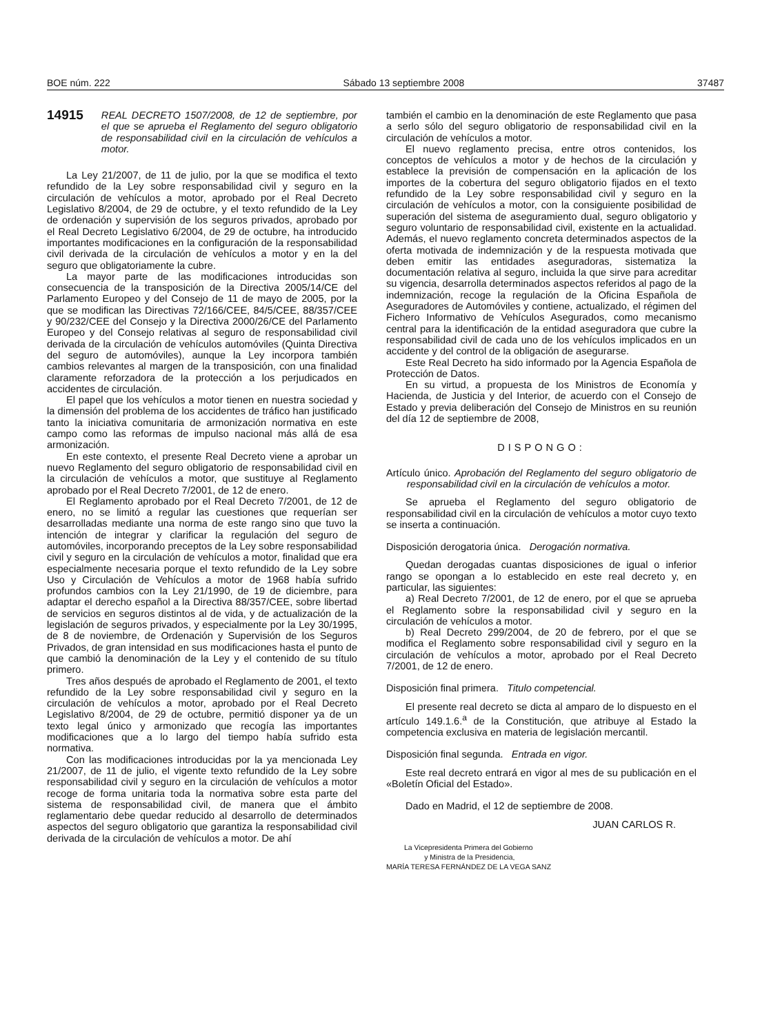BOE núm. 222 Sábado 13 septiembre 2008 37487
14915 REAL DECRETO 1507/2008, de 12 de septiembre, por el que se aprueba el Reglamento del seguro obligatorio de responsabilidad civil en la circulación de vehículos a motor.
La Ley 21/2007, de 11 de julio, por la que se modifica el texto refundido de la Ley sobre responsabilidad civil y seguro en la circulación de vehículos a motor, aprobado por el Real Decreto Legislativo 8/2004, de 29 de octubre, y el texto refundido de la Ley de ordenación y supervisión de los seguros privados, aprobado por el Real Decreto Legislativo 6/2004, de 29 de octubre, ha introducido importantes modificaciones en la configuración de la responsabilidad civil derivada de la circulación de vehículos a motor y en la del seguro que obligatoriamente la cubre.
La mayor parte de las modificaciones introducidas son consecuencia de la transposición de la Directiva 2005/14/CE del Parlamento Europeo y del Consejo de 11 de mayo de 2005, por la que se modifican las Directivas 72/166/CEE, 84/5/CEE, 88/357/CEE y 90/232/CEE del Consejo y la Directiva 2000/26/CE del Parlamento Europeo y del Consejo relativas al seguro de responsabilidad civil derivada de la circulación de vehículos automóviles (Quinta Directiva del seguro de automóviles), aunque la Ley incorpora también cambios relevantes al margen de la transposición, con una finalidad claramente reforzadora de la protección a los perjudicados en accidentes de circulación.
El papel que los vehículos a motor tienen en nuestra sociedad y la dimensión del problema de los accidentes de tráfico han justificado tanto la iniciativa comunitaria de armonización normativa en este campo como las reformas de impulso nacional más allá de esa armonización.
En este contexto, el presente Real Decreto viene a aprobar un nuevo Reglamento del seguro obligatorio de responsabilidad civil en la circulación de vehículos a motor, que sustituye al Reglamento aprobado por el Real Decreto 7/2001, de 12 de enero.
El Reglamento aprobado por el Real Decreto 7/2001, de 12 de enero, no se limitó a regular las cuestiones que requerían ser desarrolladas mediante una norma de este rango sino que tuvo la intención de integrar y clarificar la regulación del seguro de automóviles, incorporando preceptos de la Ley sobre responsabilidad civil y seguro en la circulación de vehículos a motor, finalidad que era especialmente necesaria porque el texto refundido de la Ley sobre Uso y Circulación de Vehículos a motor de 1968 había sufrido profundos cambios con la Ley 21/1990, de 19 de diciembre, para adaptar el derecho español a la Directiva 88/357/CEE, sobre libertad de servicios en seguros distintos al de vida, y de actualización de la legislación de seguros privados, y especialmente por la Ley 30/1995, de 8 de noviembre, de Ordenación y Supervisión de los Seguros Privados, de gran intensidad en sus modificaciones hasta el punto de que cambió la denominación de la Ley y el contenido de su título primero.
Tres años después de aprobado el Reglamento de 2001, el texto refundido de la Ley sobre responsabilidad civil y seguro en la circulación de vehículos a motor, aprobado por el Real Decreto Legislativo 8/2004, de 29 de octubre, permitió disponer ya de un texto legal único y armonizado que recogía las importantes modificaciones que a lo largo del tiempo había sufrido esta normativa.
Con las modificaciones introducidas por la ya mencionada Ley 21/2007, de 11 de julio, el vigente texto refundido de la Ley sobre responsabilidad civil y seguro en la circulación de vehículos a motor recoge de forma unitaria toda la normativa sobre esta parte del sistema de responsabilidad civil, de manera que el ámbito reglamentario debe quedar reducido al desarrollo de determinados aspectos del seguro obligatorio que garantiza la responsabilidad civil derivada de la circulación de vehículos a motor. De ahí
también el cambio en la denominación de este Reglamento que pasa a serlo sólo del seguro obligatorio de responsabilidad civil en la circulación de vehículos a motor.
El nuevo reglamento precisa, entre otros contenidos, los conceptos de vehículos a motor y de hechos de la circulación y establece la previsión de compensación en la aplicación de los importes de la cobertura del seguro obligatorio fijados en el texto refundido de la Ley sobre responsabilidad civil y seguro en la circulación de vehículos a motor, con la consiguiente posibilidad de superación del sistema de aseguramiento dual, seguro obligatorio y seguro voluntario de responsabilidad civil, existente en la actualidad. Además, el nuevo reglamento concreta determinados aspectos de la oferta motivada de indemnización y de la respuesta motivada que deben emitir las entidades aseguradoras, sistematiza la documentación relativa al seguro, incluida la que sirve para acreditar su vigencia, desarrolla determinados aspectos referidos al pago de la indemnización, recoge la regulación de la Oficina Española de Aseguradores de Automóviles y contiene, actualizado, el régimen del Fichero Informativo de Vehículos Asegurados, como mecanismo central para la identificación de la entidad aseguradora que cubre la responsabilidad civil de cada uno de los vehículos implicados en un accidente y del control de la obligación de asegurarse.
Este Real Decreto ha sido informado por la Agencia Española de Protección de Datos.
En su virtud, a propuesta de los Ministros de Economía y Hacienda, de Justicia y del Interior, de acuerdo con el Consejo de Estado y previa deliberación del Consejo de Ministros en su reunión del día 12 de septiembre de 2008,
DISPONGO:
Artículo único. Aprobación del Reglamento del seguro obligatorio de responsabilidad civil en la circulación de vehículos a motor.
Se aprueba el Reglamento del seguro obligatorio de responsabilidad civil en la circulación de vehículos a motor cuyo texto se inserta a continuación.
Disposición derogatoria única. Derogación normativa.
Quedan derogadas cuantas disposiciones de igual o inferior rango se opongan a lo establecido en este real decreto y, en particular, las siguientes:
a) Real Decreto 7/2001, de 12 de enero, por el que se aprueba el Reglamento sobre la responsabilidad civil y seguro en la circulación de vehículos a motor.
b) Real Decreto 299/2004, de 20 de febrero, por el que se modifica el Reglamento sobre responsabilidad civil y seguro en la circulación de vehículos a motor, aprobado por el Real Decreto 7/2001, de 12 de enero.
Disposición final primera. Titulo competencial.
El presente real decreto se dicta al amparo de lo dispuesto en el artículo 149.1.6.<sup>a</sup> de la Constitución, que atribuye al Estado la competencia exclusiva en materia de legislación mercantil.
Disposición final segunda. Entrada en vigor.
Este real decreto entrará en vigor al mes de su publicación en el «Boletín Oficial del Estado».
Dado en Madrid, el 12 de septiembre de 2008.
JUAN CARLOS R.
La Vicepresidenta Primera del Gobierno
y Ministra de la Presidencia,
MARÍA TERESA FERNÁNDEZ DE LA VEGA SANZ